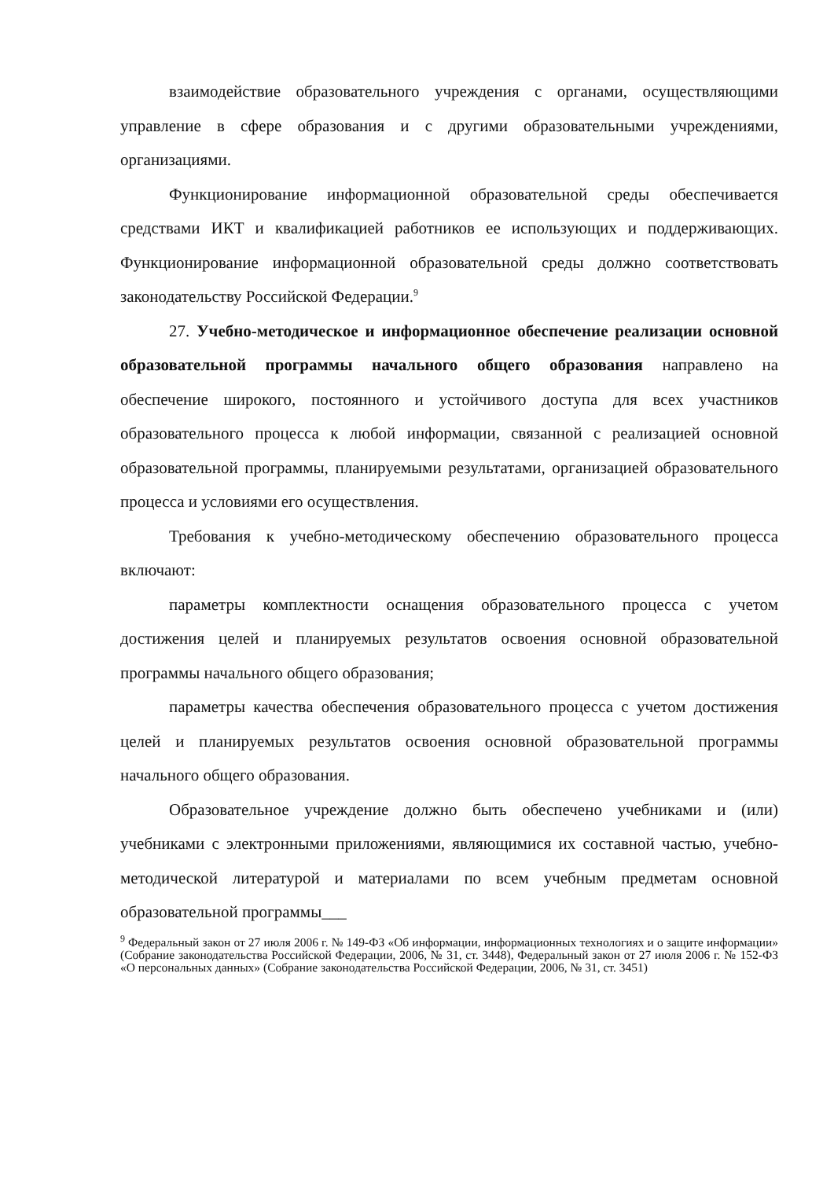взаимодействие образовательного учреждения с органами, осуществляющими управление в сфере образования и с другими образовательными учреждениями, организациями.
Функционирование информационной образовательной среды обеспечивается средствами ИКТ и квалификацией работников ее использующих и поддерживающих. Функционирование информационной образовательной среды должно соответствовать законодательству Российской Федерации.<sup>9</sup>
27. Учебно-методическое и информационное обеспечение реализации основной образовательной программы начального общего образования направлено на обеспечение широкого, постоянного и устойчивого доступа для всех участников образовательного процесса к любой информации, связанной с реализацией основной образовательной программы, планируемыми результатами, организацией образовательного процесса и условиями его осуществления.
Требования к учебно-методическому обеспечению образовательного процесса включают:
параметры комплектности оснащения образовательного процесса с учетом достижения целей и планируемых результатов освоения основной образовательной программы начального общего образования;
параметры качества обеспечения образовательного процесса с учетом достижения целей и планируемых результатов освоения основной образовательной программы начального общего образования.
Образовательное учреждение должно быть обеспечено учебниками и (или) учебниками с электронными приложениями, являющимися их составной частью, учебно-методической литературой и материалами по всем учебным предметам основной образовательной программы___
<sup>9</sup> Федеральный закон от 27 июля 2006 г. № 149-ФЗ «Об информации, информационных технологиях и о защите информации» (Собрание законодательства Российской Федерации, 2006, № 31, ст. 3448), Федеральный закон от 27 июля 2006 г. № 152-ФЗ «О персональных данных» (Собрание законодательства Российской Федерации, 2006, № 31, ст. 3451)